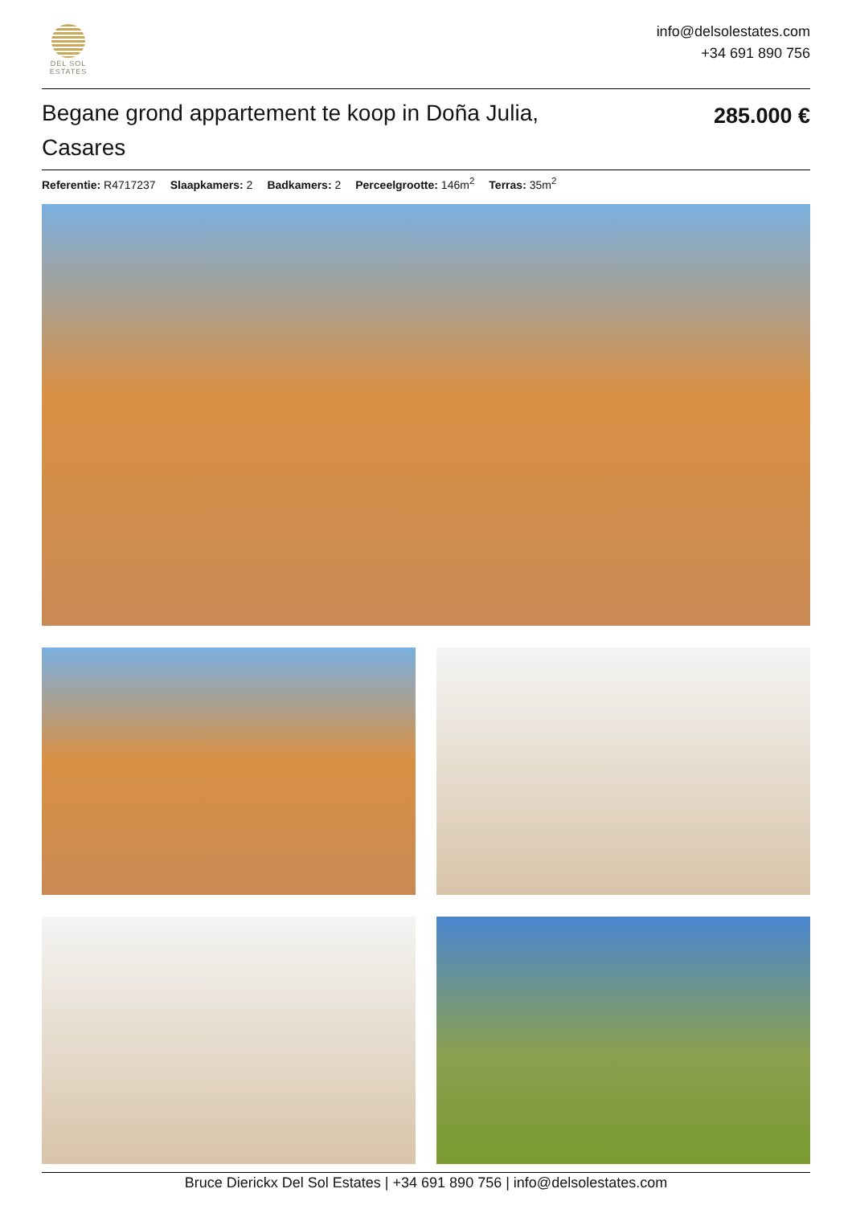DEL SOL
ESTATES
info@delsolestates.com
+34 691 890 756
Begane grond appartement te koop in Doña Julia, Casares
285.000 €
Referentie: R4717237 Slaapkamers: 2 Badkamers: 2 Perceelgrootte: 146m<sup>2</sup> Terras: 35m<sup>2</sup>
Bruce Dierickx Del Sol Estates | +34 691 890 756 | info@delsolestates.com